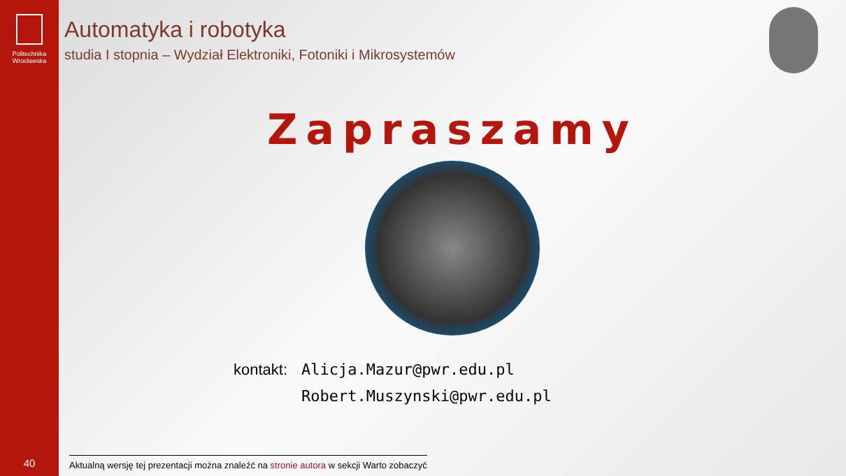Politechnika
Wrocławska
40
Automatyka i robotyka
studia I stopnia – Wydział Elektroniki, Fotoniki i Mikrosystemów
Zapraszamy
kontakt: Alicja.Mazur@pwr.edu.pl
Robert.Muszynski@pwr.edu.pl
Aktualną wersję tej prezentacji można znaleźć na stronie autora w sekcji Warto zobaczyć